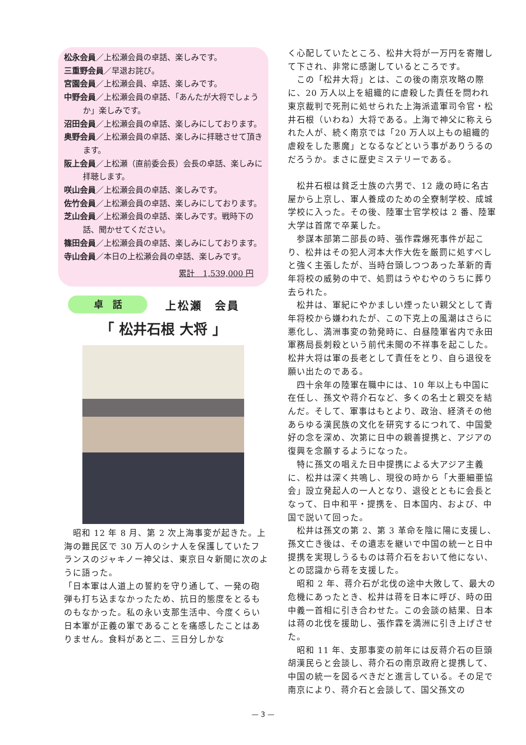松永会員／上松瀬会員の卓話、楽しみです。
三重野会員／早退お詫び。
宮園会員／上松瀬会員、卓話、楽しみです。
中野会員／上松瀬会員の卓話、「あんたが大将でしょうか」楽しみです。
沼田会員／上松瀬会員の卓話、楽しみにしております。
奥野会員／上松瀬会員の卓話、楽しみに拝聴させて頂きます。
阪上会員／上松瀬（直前委会長）会長の卓話、楽しみに拝聴します。
咲山会員／上松瀬会員の卓話、楽しみです。
佐竹会員／上松瀬会員の卓話、楽しみにしております。
芝山会員／上松瀬会員の卓話、楽しみです。戦時下の話、聞かせてください。
篠田会員／上松瀬会員の卓話、楽しみにしております。
寺山会員／本日の上松瀬会員の卓話、楽しみです。
累計　1,539,000 円
卓　話
上松瀬　会員
「 松井石根 大将 」
　昭和 12 年 8 月、第 2 次上海事変が起きた。上海の難民区で 30 万人のシナ人を保護していたフランスのジャキノー神父は、東京日々新聞に次のように語った。
「日本軍は人道上の誓約を守り通して、一発の砲弾も打ち込まなかったため、抗日的態度をとるものもなかった。私の永い支那生活中、今度くらい日本軍が正義の軍であることを痛感したことはありません。食料があと二、三日分しかな
く心配していたところ、松井大将が一万円を寄贈して下され、非常に感謝しているところです。
　この「松井大将」とは、この後の南京攻略の際に、20 万人以上を組織的に虐殺した責任を問われ東京裁判で死刑に処せられた上海派遣軍司令官・松井石根（いわね）大将である。上海で神父に称えられた人が、続く南京では「20 万人以上もの組織的虐殺をした悪魔」となるなどという事がありうるのだろうか。まさに歴史ミステリーである。
　松井石根は貧乏士族の六男で、12 歳の時に名古屋から上京し、軍人養成のための全寮制学校、成城学校に入った。その後、陸軍士官学校は 2 番、陸軍大学は首席で卒業した。
　参謀本部第二部長の時、張作霖爆死事件が起こり、松井はその犯人河本大作大佐を厳罰に処すべしと強く主張したが、当時台頭しつつあった革新的青年将校の威勢の中で、処罰はうやむやのうちに葬り去られた。
　松井は、軍紀にやかましい煙ったい親父として青年将校から嫌われたが、この下克上の風潮はさらに悪化し、満洲事変の勃発時に、白昼陸軍省内で永田軍務局長刺殺という前代未聞の不祥事を起こした。松井大将は軍の長老として責任をとり、自ら退役を願い出たのである。
　四十余年の陸軍在職中には、10 年以上も中国に在任し、孫文や蒋介石など、多くの名士と親交を結んだ。そして、軍事はもとより、政治、経済その他あらゆる漢民族の文化を研究するにつれて、中国愛好の念を深め、次第に日中の親善提携と、アジアの復興を念願するようになった。
　特に孫文の唱えた日中提携による大アジア主義に、松井は深く共鳴し、現役の時から「大亜細亜協会」設立発起人の一人となり、退役とともに会長となって、日中和平・提携を、日本国内、および、中国で説いて回った。
　松井は孫文の第 2、第 3 革命を陰に陽に支援し、孫文亡き後は、その遺志を継いで中国の統一と日中提携を実現しうるものは蒋介石をおいて他にない、との認識から蒋を支援した。
　昭和 2 年、蒋介石が北伐の途中大敗して、最大の危機にあったとき、松井は蒋を日本に呼び、時の田中義一首相に引き合わせた。この会談の結果、日本は蒋の北伐を援助し、張作霖を満洲に引き上げさせた。
　昭和 11 年、支那事変の前年には反蒋介石の巨頭胡漢民らと会談し、蒋介石の南京政府と提携して、中国の統一を図るべきだと進言している。その足で南京により、蒋介石と会談して、国父孫文の
— 3 —